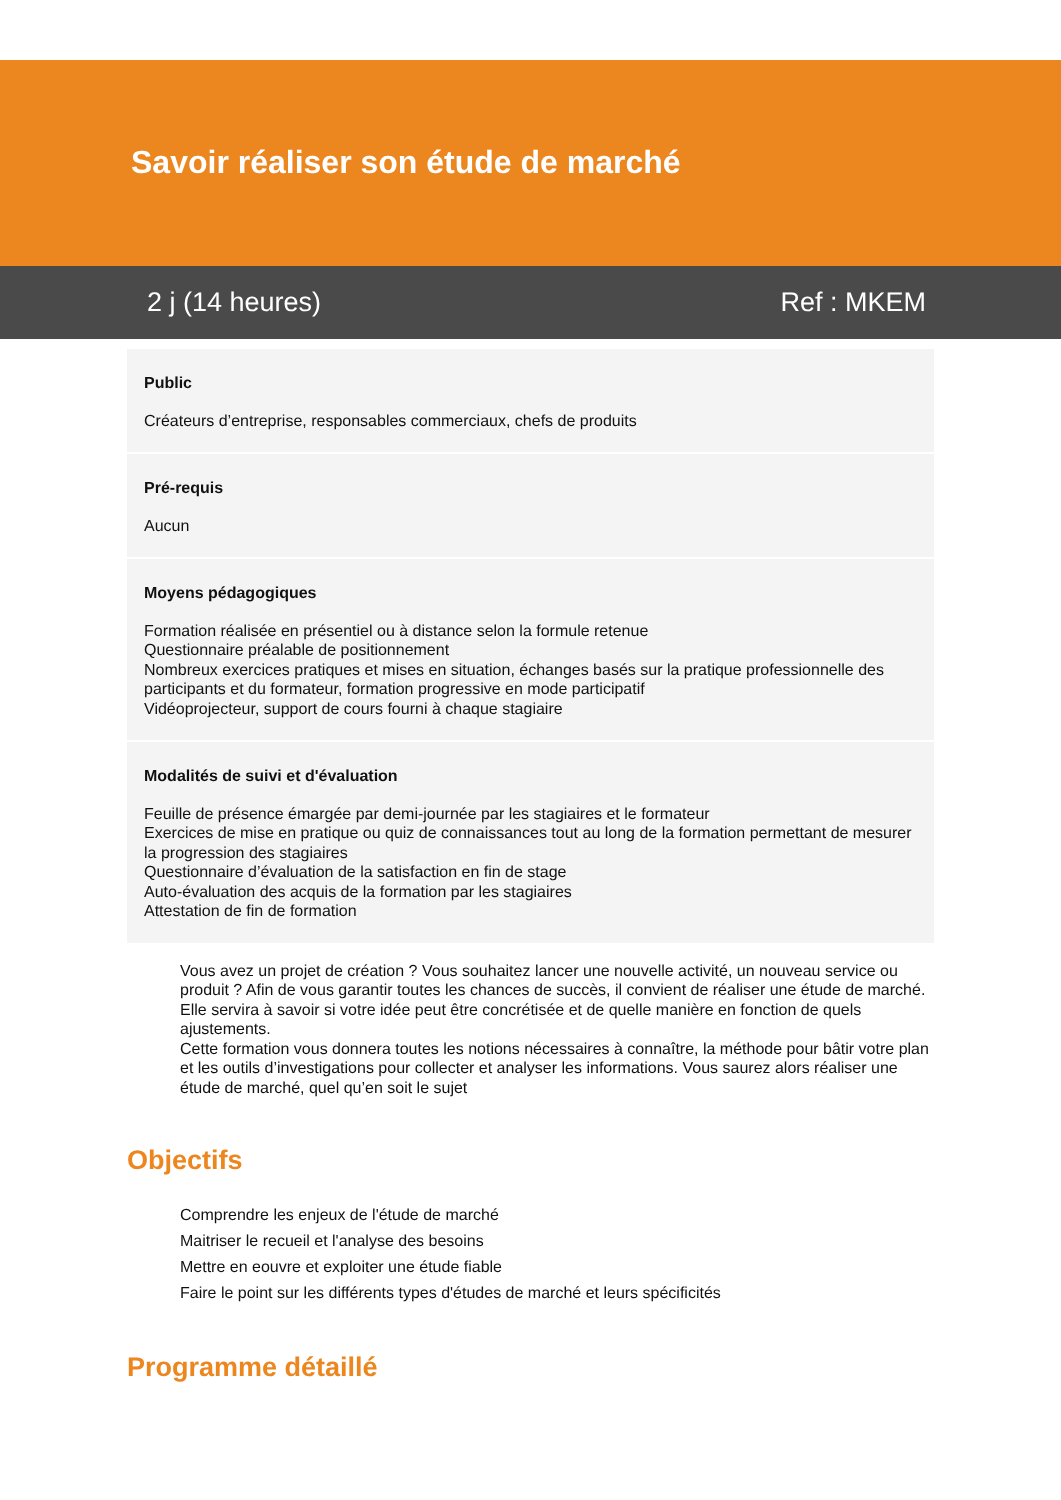Savoir réaliser son étude de marché
2 j (14 heures) Ref : MKEM
Public
Créateurs d’entreprise, responsables commerciaux, chefs de produits
Pré-requis
Aucun
Moyens pédagogiques
Formation réalisée en présentiel ou à distance selon la formule retenue
Questionnaire préalable de positionnement
Nombreux exercices pratiques et mises en situation, échanges basés sur la pratique professionnelle des participants et du formateur, formation progressive en mode participatif
Vidéoprojecteur, support de cours fourni à chaque stagiaire
Modalités de suivi et d'évaluation
Feuille de présence émargée par demi-journée par les stagiaires et le formateur
Exercices de mise en pratique ou quiz de connaissances tout au long de la formation permettant de mesurer la progression des stagiaires
Questionnaire d’évaluation de la satisfaction en fin de stage
Auto-évaluation des acquis de la formation par les stagiaires
Attestation de fin de formation
Vous avez un projet de création ? Vous souhaitez lancer une nouvelle activité, un nouveau service ou produit ? Afin de vous garantir toutes les chances de succès, il convient de réaliser une étude de marché. Elle servira à savoir si votre idée peut être concrétisée et de quelle manière en fonction de quels ajustements.
Cette formation vous donnera toutes les notions nécessaires à connaître, la méthode pour bâtir votre plan et les outils d’investigations pour collecter et analyser les informations. Vous saurez alors réaliser une étude de marché, quel qu’en soit le sujet
Objectifs
Comprendre les enjeux de l'étude de marché
Maitriser le recueil et l'analyse des besoins
Mettre en eouvre et exploiter une étude fiable
Faire le point sur les différents types d'études de marché et leurs spécificités
Programme détaillé